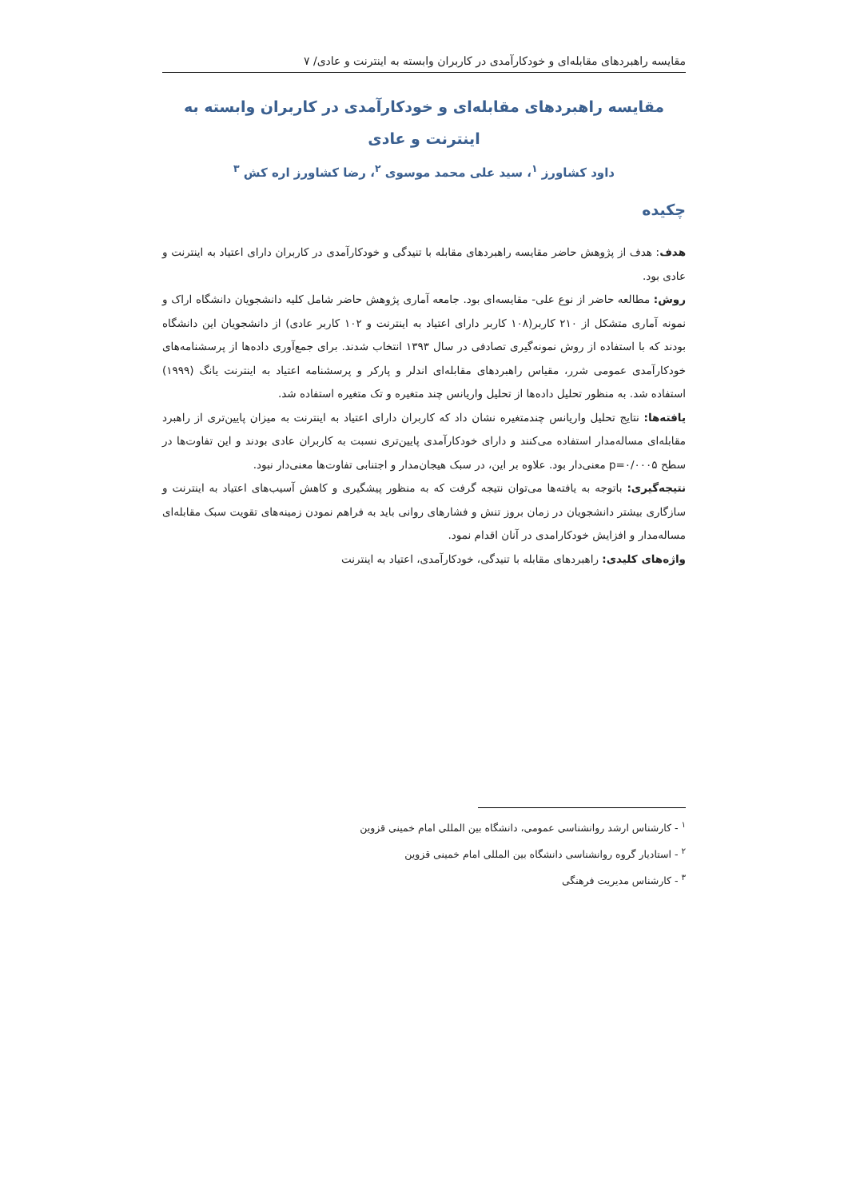مقایسه راهبردهای مقابله‌ای و خودکارآمدی در کاربران وابسته به اینترنت و عادی/ ۷
مقایسه راهبردهای مقابله‌ای و خودکارآمدی در کاربران وابسته به اینترنت و عادی
داود کشاورز <sup>۱</sup>، سید علی محمد موسوی <sup>۲</sup>، رضا کشاورز اره کش <sup>۳</sup>
چکیده
هدف: هدف از پژوهش حاضر مقایسه راهبردهای مقابله با تنیدگی و خودکارآمدی در کاربران دارای اعتیاد به اینترنت و عادی بود.
روش: مطالعه حاضر از نوع علی- مقایسه‌ای بود. جامعه آماری پژوهش حاضر شامل کلیه دانشجویان دانشگاه اراک و نمونه آماری متشکل از ۲۱۰ کاربر(۱۰۸ کاربر دارای اعتیاد به اینترنت و ۱۰۲ کاربر عادی) از دانشجویان این دانشگاه بودند که با استفاده از روش نمونه‌گیری تصادفی در سال ۱۳۹۳ انتخاب شدند. برای جمع‌آوری داده‌ها از پرسشنامه‌های خودکارآمدی عمومی شرر، مقیاس راهبردهای مقابله‌ای اندلر و پارکر و پرسشنامه اعتیاد به اینترنت یانگ (۱۹۹۹) استفاده شد. به منظور تحلیل داده‌ها از تحلیل واریانس چند متغیره و تک متغیره استفاده شد.
یافته‌ها: نتایج تحلیل واریانس چندمتغیره نشان داد که کاربران دارای اعتیاد به اینترنت به میزان پایین‌تری از راهبرد مقابله‌ای مساله‌مدار استفاده می‌کنند و دارای خودکارآمدی پایین‌تری نسبت به کاربران عادی بودند و این تفاوت‌ها در سطح p=۰/۰۰۰۵ معنی‌دار بود. علاوه بر این، در سبک هیجان‌مدار و اجتنابی تفاوت‌ها معنی‌دار نبود.
نتیجه‌گیری: باتوجه به یافته‌ها می‌توان نتیجه گرفت که به منظور پیشگیری و کاهش آسیب‌های اعتیاد به اینترنت و سازگاری بیشتر دانشجویان در زمان بروز تنش و فشارهای روانی باید به فراهم نمودن زمینه‌های تقویت سبک مقابله‌ای مساله‌مدار و افزایش خودکارامدی در آنان اقدام نمود.
واژه‌های کلیدی: راهبردهای مقابله با تنیدگی، خودکارآمدی، اعتیاد به اینترنت
<sup>۱</sup> - کارشناس ارشد روانشناسی عمومی، دانشگاه بین المللی امام خمینی قزوین
<sup>۲</sup> - استادیار گروه روانشناسی دانشگاه بین المللی امام خمینی قزوین
<sup>۳</sup> - کارشناس مدیریت فرهنگی